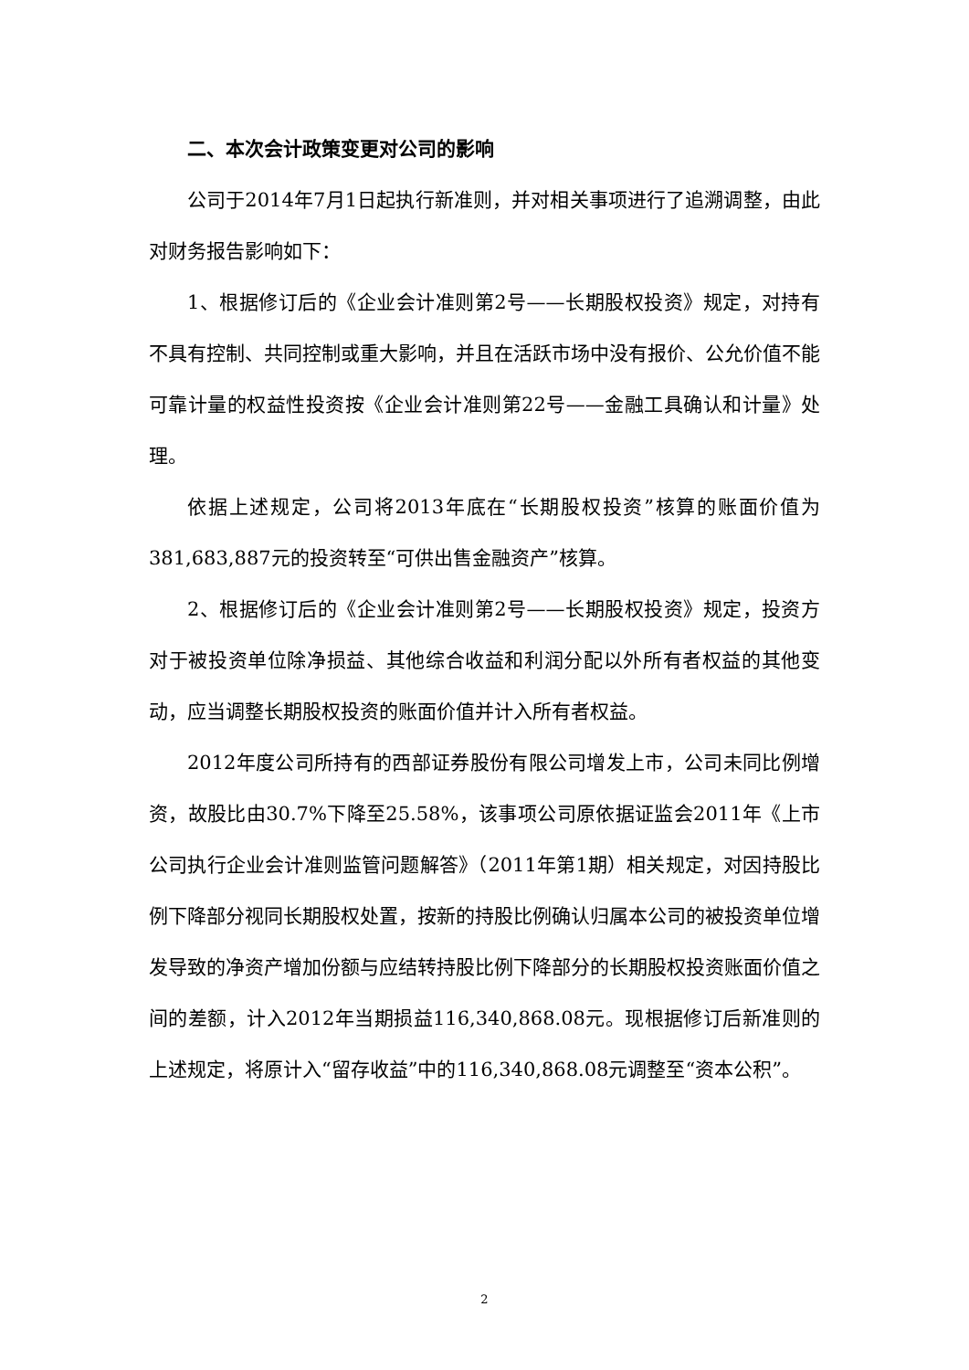二、本次会计政策变更对公司的影响
公司于2014年7月1日起执行新准则，并对相关事项进行了追溯调整，由此对财务报告影响如下：
1、根据修订后的《企业会计准则第2号——长期股权投资》规定，对持有不具有控制、共同控制或重大影响，并且在活跃市场中没有报价、公允价值不能可靠计量的权益性投资按《企业会计准则第22号——金融工具确认和计量》处理。
依据上述规定，公司将2013年底在“长期股权投资”核算的账面价值为381,683,887元的投资转至“可供出售金融资产”核算。
2、根据修订后的《企业会计准则第2号——长期股权投资》规定，投资方对于被投资单位除净损益、其他综合收益和利润分配以外所有者权益的其他变动，应当调整长期股权投资的账面价值并计入所有者权益。
2012年度公司所持有的西部证券股份有限公司增发上市，公司未同比例增资，故股比由30.7%下降至25.58%，该事项公司原依据证监会2011年《上市公司执行企业会计准则监管问题解答》（2011年第1期）相关规定，对因持股比例下降部分视同长期股权处置，按新的持股比例确认归属本公司的被投资单位增发导致的净资产增加份额与应结转持股比例下降部分的长期股权投资账面价值之间的差额，计入2012年当期损益116,340,868.08元。现根据修订后新准则的上述规定，将原计入“留存收益”中的116,340,868.08元调整至“资本公积”。
2